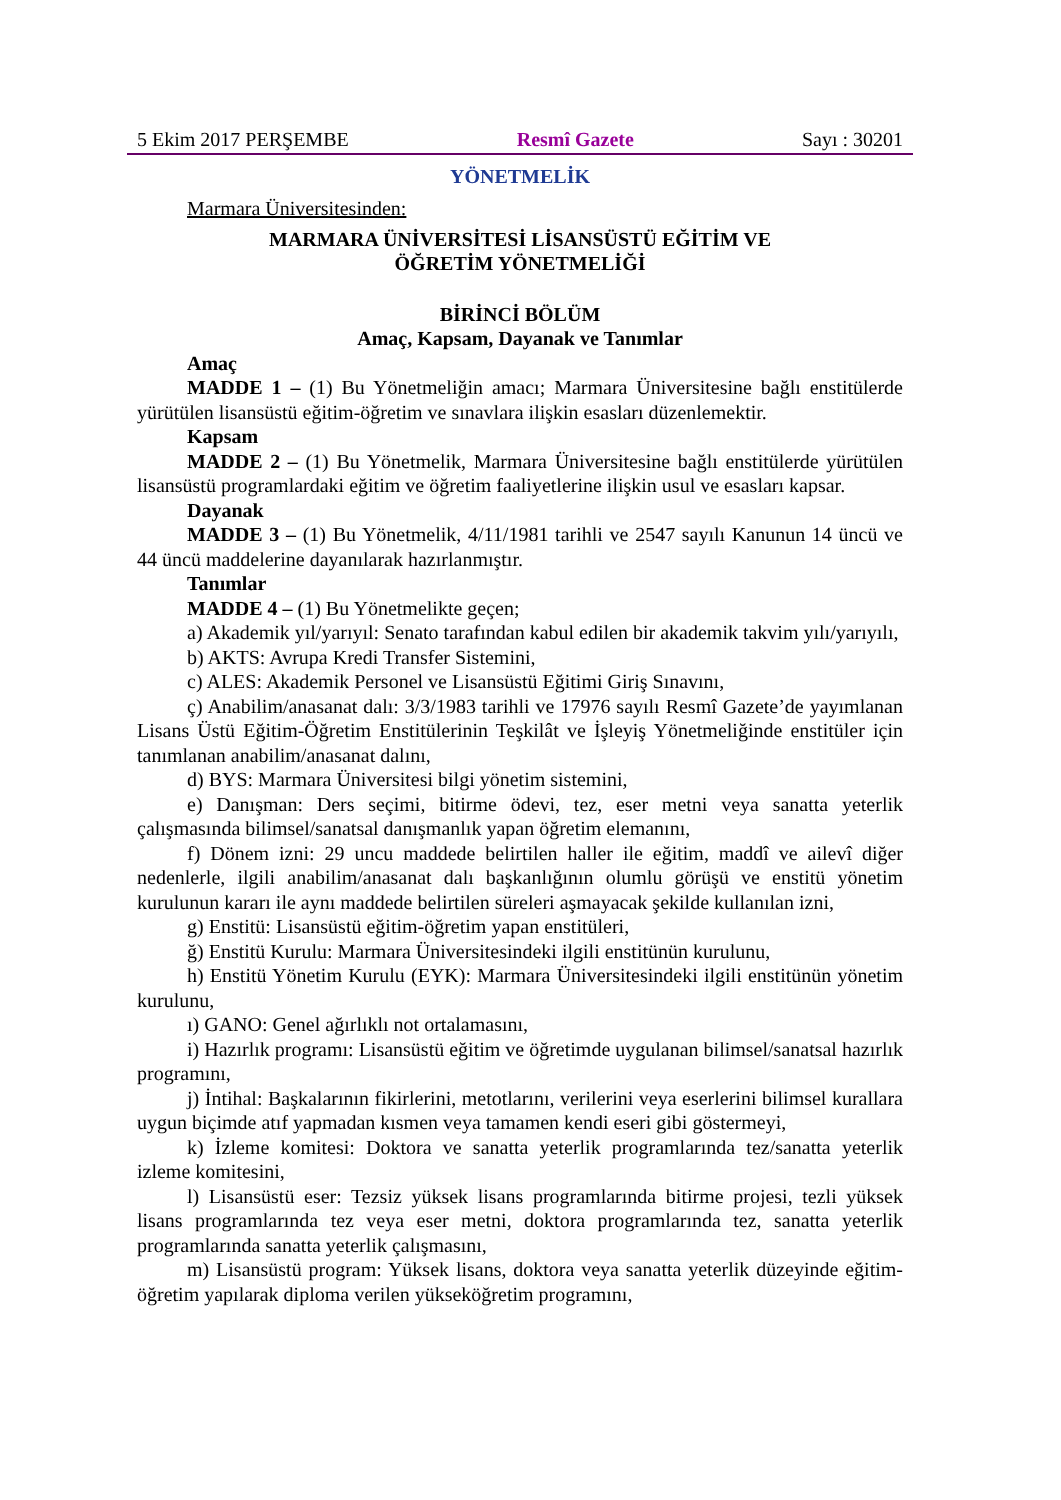5 Ekim 2017 PERŞEMBE Resmî Gazete Sayı : 30201
YÖNETMELİK
Marmara Üniversitesinden:
MARMARA ÜNİVERSİTESİ LİSANSÜSTÜ EĞİTİM VE
ÖĞRETİM YÖNETMELİĞİ
BİRİNCİ BÖLÜM
Amaç, Kapsam, Dayanak ve Tanımlar
Amaç
MADDE 1 – (1) Bu Yönetmeliğin amacı; Marmara Üniversitesine bağlı enstitülerde yürütülen lisansüstü eğitim-öğretim ve sınavlara ilişkin esasları düzenlemektir.
Kapsam
MADDE 2 – (1) Bu Yönetmelik, Marmara Üniversitesine bağlı enstitülerde yürütülen lisansüstü programlardaki eğitim ve öğretim faaliyetlerine ilişkin usul ve esasları kapsar.
Dayanak
MADDE 3 – (1) Bu Yönetmelik, 4/11/1981 tarihli ve 2547 sayılı Kanunun 14 üncü ve 44 üncü maddelerine dayanılarak hazırlanmıştır.
Tanımlar
MADDE 4 – (1) Bu Yönetmelikte geçen;
a) Akademik yıl/yarıyıl: Senato tarafından kabul edilen bir akademik takvim yılı/yarıyılı,
b) AKTS: Avrupa Kredi Transfer Sistemini,
c) ALES: Akademik Personel ve Lisansüstü Eğitimi Giriş Sınavını,
ç) Anabilim/anasanat dalı: 3/3/1983 tarihli ve 17976 sayılı Resmî Gazete’de yayımlanan Lisans Üstü Eğitim-Öğretim Enstitülerinin Teşkilât ve İşleyiş Yönetmeliğinde enstitüler için tanımlanan anabilim/anasanat dalını,
d) BYS: Marmara Üniversitesi bilgi yönetim sistemini,
e) Danışman: Ders seçimi, bitirme ödevi, tez, eser metni veya sanatta yeterlik çalışmasında bilimsel/sanatsal danışmanlık yapan öğretim elemanını,
f) Dönem izni: 29 uncu maddede belirtilen haller ile eğitim, maddî ve ailevî diğer nedenlerle, ilgili anabilim/anasanat dalı başkanlığının olumlu görüşü ve enstitü yönetim kurulunun kararı ile aynı maddede belirtilen süreleri aşmayacak şekilde kullanılan izni,
g) Enstitü: Lisansüstü eğitim-öğretim yapan enstitüleri,
ğ) Enstitü Kurulu: Marmara Üniversitesindeki ilgili enstitünün kurulunu,
h) Enstitü Yönetim Kurulu (EYK): Marmara Üniversitesindeki ilgili enstitünün yönetim kurulunu,
ı) GANO: Genel ağırlıklı not ortalamasını,
i) Hazırlık programı: Lisansüstü eğitim ve öğretimde uygulanan bilimsel/sanatsal hazırlık programını,
j) İntihal: Başkalarının fikirlerini, metotlarını, verilerini veya eserlerini bilimsel kurallara uygun biçimde atıf yapmadan kısmen veya tamamen kendi eseri gibi göstermeyi,
k) İzleme komitesi: Doktora ve sanatta yeterlik programlarında tez/sanatta yeterlik izleme komitesini,
l) Lisansüstü eser: Tezsiz yüksek lisans programlarında bitirme projesi, tezli yüksek lisans programlarında tez veya eser metni, doktora programlarında tez, sanatta yeterlik programlarında sanatta yeterlik çalışmasını,
m) Lisansüstü program: Yüksek lisans, doktora veya sanatta yeterlik düzeyinde eğitim-öğretim yapılarak diploma verilen yükseköğretim programını,